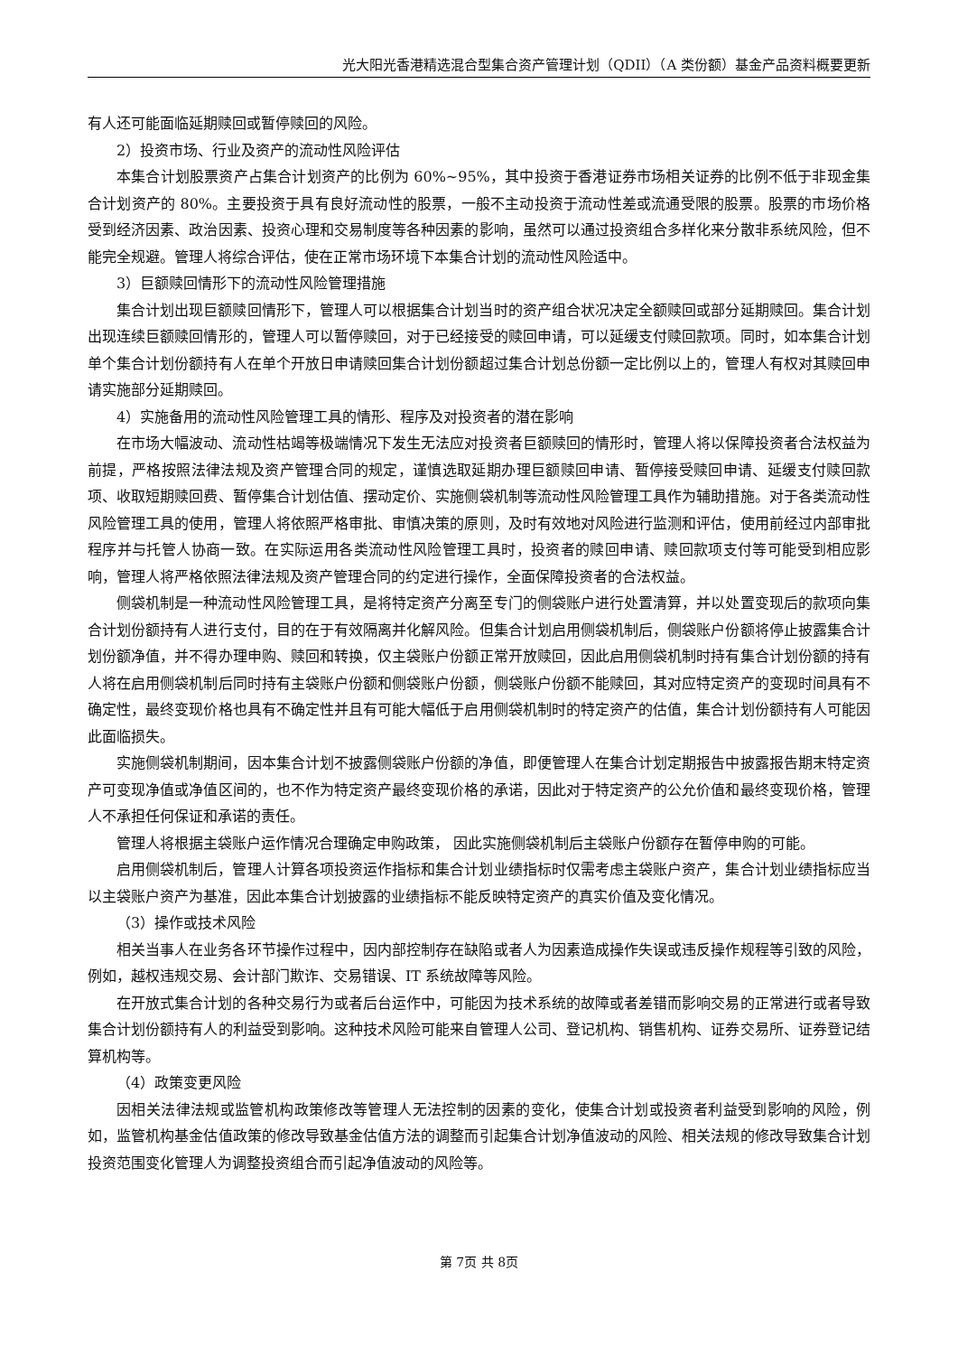光大阳光香港精选混合型集合资产管理计划（QDII）（A 类份额）基金产品资料概要更新
有人还可能面临延期赎回或暂停赎回的风险。
2）投资市场、行业及资产的流动性风险评估
本集合计划股票资产占集合计划资产的比例为 60%~95%，其中投资于香港证券市场相关证券的比例不低于非现金集合计划资产的 80%。主要投资于具有良好流动性的股票，一般不主动投资于流动性差或流通受限的股票。股票的市场价格受到经济因素、政治因素、投资心理和交易制度等各种因素的影响，虽然可以通过投资组合多样化来分散非系统风险，但不能完全规避。管理人将综合评估，使在正常市场环境下本集合计划的流动性风险适中。
3）巨额赎回情形下的流动性风险管理措施
集合计划出现巨额赎回情形下，管理人可以根据集合计划当时的资产组合状况决定全额赎回或部分延期赎回。集合计划出现连续巨额赎回情形的，管理人可以暂停赎回，对于已经接受的赎回申请，可以延缓支付赎回款项。同时，如本集合计划单个集合计划份额持有人在单个开放日申请赎回集合计划份额超过集合计划总份额一定比例以上的，管理人有权对其赎回申请实施部分延期赎回。
4）实施备用的流动性风险管理工具的情形、程序及对投资者的潜在影响
在市场大幅波动、流动性枯竭等极端情况下发生无法应对投资者巨额赎回的情形时，管理人将以保障投资者合法权益为前提，严格按照法律法规及资产管理合同的规定，谨慎选取延期办理巨额赎回申请、暂停接受赎回申请、延缓支付赎回款项、收取短期赎回费、暂停集合计划估值、摆动定价、实施侧袋机制等流动性风险管理工具作为辅助措施。对于各类流动性风险管理工具的使用，管理人将依照严格审批、审慎决策的原则，及时有效地对风险进行监测和评估，使用前经过内部审批程序并与托管人协商一致。在实际运用各类流动性风险管理工具时，投资者的赎回申请、赎回款项支付等可能受到相应影响，管理人将严格依照法律法规及资产管理合同的约定进行操作，全面保障投资者的合法权益。
侧袋机制是一种流动性风险管理工具，是将特定资产分离至专门的侧袋账户进行处置清算，并以处置变现后的款项向集合计划份额持有人进行支付，目的在于有效隔离并化解风险。但集合计划启用侧袋机制后，侧袋账户份额将停止披露集合计划份额净值，并不得办理申购、赎回和转换，仅主袋账户份额正常开放赎回，因此启用侧袋机制时持有集合计划份额的持有人将在启用侧袋机制后同时持有主袋账户份额和侧袋账户份额，侧袋账户份额不能赎回，其对应特定资产的变现时间具有不确定性，最终变现价格也具有不确定性并且有可能大幅低于启用侧袋机制时的特定资产的估值，集合计划份额持有人可能因此面临损失。
实施侧袋机制期间，因本集合计划不披露侧袋账户份额的净值，即便管理人在集合计划定期报告中披露报告期末特定资产可变现净值或净值区间的，也不作为特定资产最终变现价格的承诺，因此对于特定资产的公允价值和最终变现价格，管理人不承担任何保证和承诺的责任。
管理人将根据主袋账户运作情况合理确定申购政策， 因此实施侧袋机制后主袋账户份额存在暂停申购的可能。
启用侧袋机制后，管理人计算各项投资运作指标和集合计划业绩指标时仅需考虑主袋账户资产，集合计划业绩指标应当以主袋账户资产为基准，因此本集合计划披露的业绩指标不能反映特定资产的真实价值及变化情况。
（3）操作或技术风险
相关当事人在业务各环节操作过程中，因内部控制存在缺陷或者人为因素造成操作失误或违反操作规程等引致的风险，例如，越权违规交易、会计部门欺诈、交易错误、IT 系统故障等风险。
在开放式集合计划的各种交易行为或者后台运作中，可能因为技术系统的故障或者差错而影响交易的正常进行或者导致集合计划份额持有人的利益受到影响。这种技术风险可能来自管理人公司、登记机构、销售机构、证券交易所、证券登记结算机构等。
（4）政策变更风险
因相关法律法规或监管机构政策修改等管理人无法控制的因素的变化，使集合计划或投资者利益受到影响的风险，例如，监管机构基金估值政策的修改导致基金估值方法的调整而引起集合计划净值波动的风险、相关法规的修改导致集合计划投资范围变化管理人为调整投资组合而引起净值波动的风险等。
第 7页 共 8页